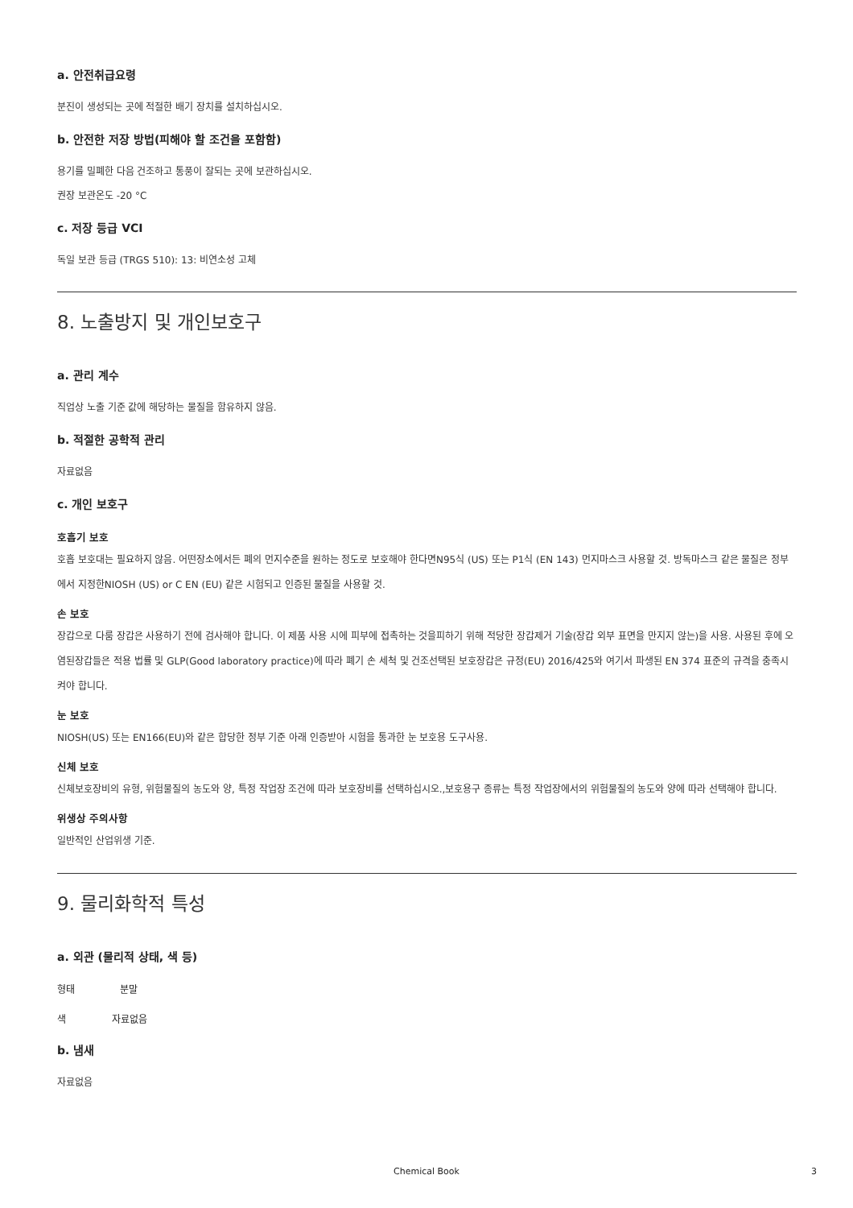a. 안전취급요령
분진이 생성되는 곳에 적절한 배기 장치를 설치하십시오.
b. 안전한 저장 방법(피해야 할 조건을 포함함)
용기를 밀폐한 다음 건조하고 통풍이 잘되는 곳에 보관하십시오.
권장 보관온도 -20 °C
c. 저장 등급 VCI
독일 보관 등급 (TRGS 510): 13: 비연소성 고체
8. 노출방지 및 개인보호구
a. 관리 계수
직업상 노출 기준 값에 해당하는 물질을 함유하지 않음.
b. 적절한 공학적 관리
자료없음
c. 개인 보호구
호흡기 보호
호흡 보호대는 필요하지 않음. 어떤장소에서든 폐의 먼지수준을 원하는 정도로 보호해야 한다면N95식 (US) 또는 P1식 (EN 143) 먼지마스크 사용할 것. 방독마스크 같은 물질은 정부에서 지정한NIOSH (US) or C EN (EU) 같은 시험되고 인증된 물질을 사용할 것.
손 보호
장갑으로 다룸 장갑은 사용하기 전에 검사해야 합니다. 이 제품 사용 시에 피부에 접촉하는 것을피하기 위해 적당한 장갑제거 기술(장갑 외부 표면을 만지지 않는)을 사용. 사용된 후에 오염된장갑들은 적용 법률 및 GLP(Good laboratory practice)에 따라 폐기 손 세척 및 건조선택된 보호장갑은 규정(EU) 2016/425와 여기서 파생된 EN 374 표준의 규격을 충족시켜야 합니다.
눈 보호
NIOSH(US) 또는 EN166(EU)와 같은 합당한 정부 기준 아래 인증받아 시험을 통과한 눈 보호용 도구사용.
신체 보호
신체보호장비의 유형, 위험물질의 농도와 양, 특정 작업장 조건에 따라 보호장비를 선택하십시오.,보호용구 종류는 특정 작업장에서의 위험물질의 농도와 양에 따라 선택해야 합니다.
위생상 주의사항
일반적인 산업위생 기준.
9. 물리화학적 특성
a. 외관 (물리적 상태, 색 등)
형태 분말
색 자료없음
b. 냄새
자료없음
Chemical Book 3